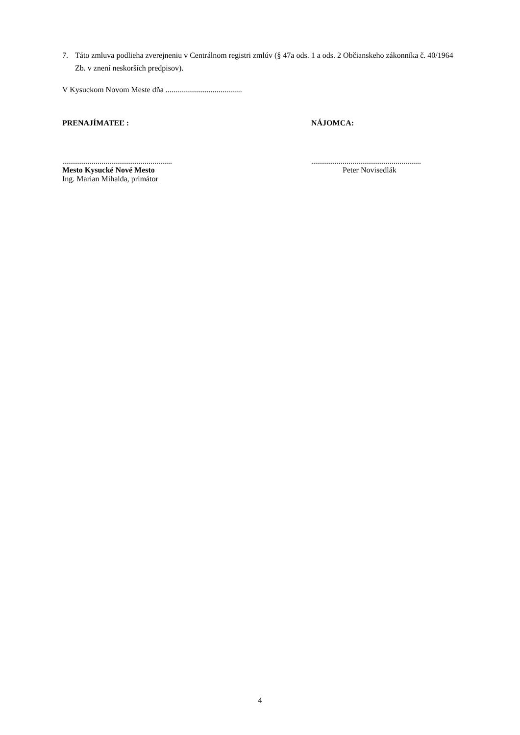7. Táto zmluva podlieha zverejneniu v Centrálnom registri zmlúv (§ 47a ods. 1 a ods. 2 Občianskeho zákonníka č. 40/1964 Zb. v znení neskorších predpisov).
V Kysuckom Novom Meste dňa .......................................
PRENAJÍMATEĽ : NÁJOMCA:
........................................................
Mesto Kysucké Nové Mesto
Ing. Marian Mihalda, primátor
........................................................
Peter Novisedlák
4